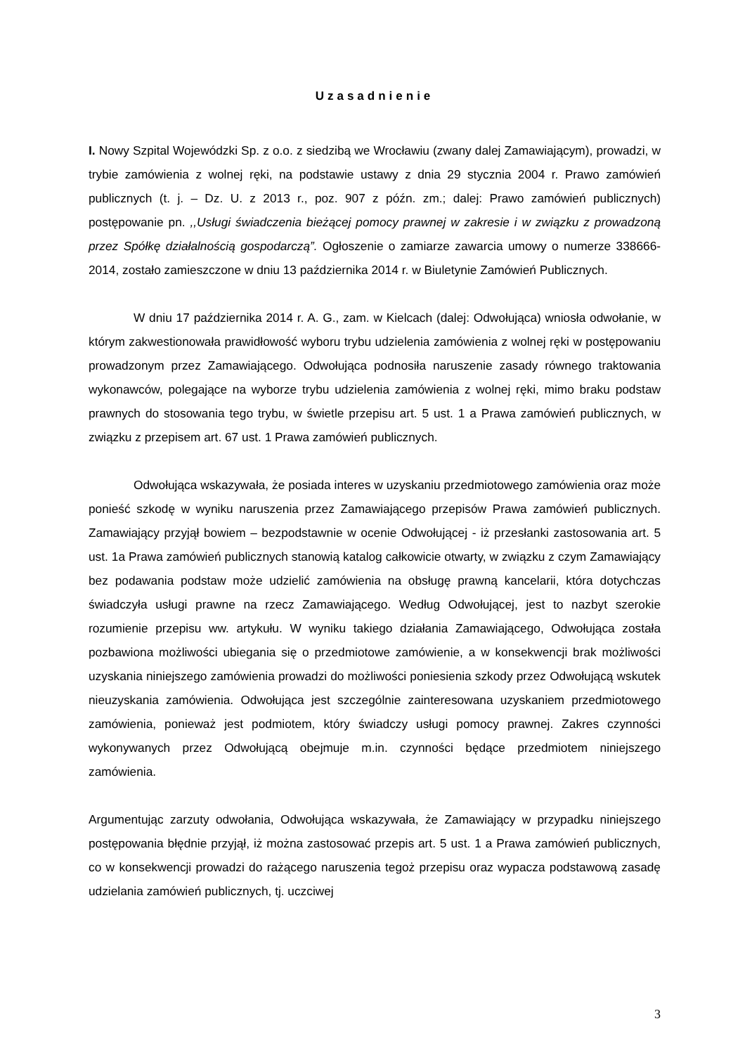Uzasadnienie
I. Nowy Szpital Wojewódzki Sp. z o.o. z siedzibą we Wrocławiu (zwany dalej Zamawiającym), prowadzi, w trybie zamówienia z wolnej ręki, na podstawie ustawy z dnia 29 stycznia 2004 r. Prawo zamówień publicznych (t. j. – Dz. U. z 2013 r., poz. 907 z późn. zm.; dalej: Prawo zamówień publicznych) postępowanie pn. ,,Usługi świadczenia bieżącej pomocy prawnej w zakresie i w związku z prowadzoną przez Spółkę działalnością gospodarczą”. Ogłoszenie o zamiarze zawarcia umowy o numerze 338666-2014, zostało zamieszczone w dniu 13 października 2014 r. w Biuletynie Zamówień Publicznych.
W dniu 17 października 2014 r. A. G., zam. w Kielcach (dalej: Odwołująca) wniosła odwołanie, w którym zakwestionowała prawidłowość wyboru trybu udzielenia zamówienia z wolnej ręki w postępowaniu prowadzonym przez Zamawiającego. Odwołująca podnosiła naruszenie zasady równego traktowania wykonawców, polegające na wyborze trybu udzielenia zamówienia z wolnej ręki, mimo braku podstaw prawnych do stosowania tego trybu, w świetle przepisu art. 5 ust. 1 a Prawa zamówień publicznych, w związku z przepisem art. 67 ust. 1 Prawa zamówień publicznych.
Odwołująca wskazywała, że posiada interes w uzyskaniu przedmiotowego zamówienia oraz może ponieść szkodę w wyniku naruszenia przez Zamawiającego przepisów Prawa zamówień publicznych. Zamawiający przyjął bowiem – bezpodstawnie w ocenie Odwołującej - iż przesłanki zastosowania art. 5 ust. 1a Prawa zamówień publicznych stanowią katalog całkowicie otwarty, w związku z czym Zamawiający bez podawania podstaw może udzielić zamówienia na obsługę prawną kancelarii, która dotychczas świadczyła usługi prawne na rzecz Zamawiającego. Według Odwołującej, jest to nazbyt szerokie rozumienie przepisu ww. artykułu. W wyniku takiego działania Zamawiającego, Odwołująca została pozbawiona możliwości ubiegania się o przedmiotowe zamówienie, a w konsekwencji brak możliwości uzyskania niniejszego zamówienia prowadzi do możliwości poniesienia szkody przez Odwołującą wskutek nieuzyskania zamówienia. Odwołująca jest szczególnie zainteresowana uzyskaniem przedmiotowego zamówienia, ponieważ jest podmiotem, który świadczy usługi pomocy prawnej. Zakres czynności wykonywanych przez Odwołującą obejmuje m.in. czynności będące przedmiotem niniejszego zamówienia.
Argumentując zarzuty odwołania, Odwołująca wskazywała, że Zamawiający w przypadku niniejszego postępowania błędnie przyjął, iż można zastosować przepis art. 5 ust. 1 a Prawa zamówień publicznych, co w konsekwencji prowadzi do rażącego naruszenia tegoż przepisu oraz wypacza podstawową zasadę udzielania zamówień publicznych, tj. uczciwej
3